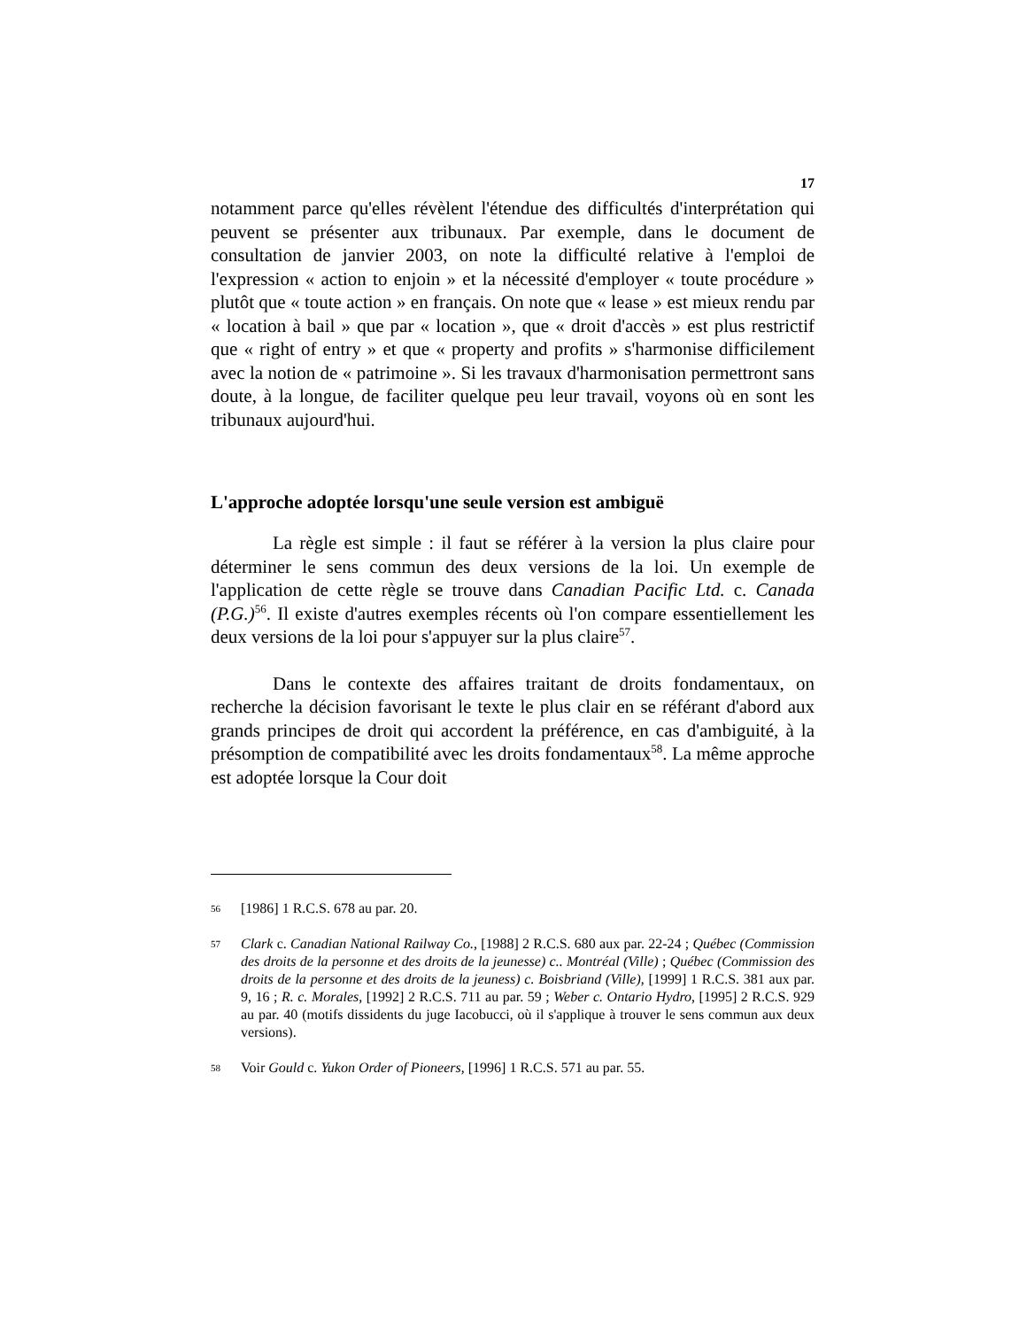17
notamment parce qu'elles révèlent l'étendue des difficultés d'interprétation qui peuvent se présenter aux tribunaux. Par exemple, dans le document de consultation de janvier 2003, on note la difficulté relative à l'emploi de l'expression « action to enjoin » et la nécessité d'employer « toute procédure » plutôt que « toute action » en français. On note que « lease » est mieux rendu par « location à bail » que par « location », que « droit d'accès » est plus restrictif que « right of entry » et que « property and profits » s'harmonise difficilement avec la notion de « patrimoine ». Si les travaux d'harmonisation permettront sans doute, à la longue, de faciliter quelque peu leur travail, voyons où en sont les tribunaux aujourd'hui.
L'approche adoptée lorsqu'une seule version est ambiguë
La règle est simple : il faut se référer à la version la plus claire pour déterminer le sens commun des deux versions de la loi. Un exemple de l'application de cette règle se trouve dans Canadian Pacific Ltd. c. Canada (P.G.)<sup>56</sup>. Il existe d'autres exemples récents où l'on compare essentiellement les deux versions de la loi pour s'appuyer sur la plus claire<sup>57</sup>.
Dans le contexte des affaires traitant de droits fondamentaux, on recherche la décision favorisant le texte le plus clair en se référant d'abord aux grands principes de droit qui accordent la préférence, en cas d'ambiguité, à la présomption de compatibilité avec les droits fondamentaux<sup>58</sup>. La même approche est adoptée lorsque la Cour doit
56 [1986] 1 R.C.S. 678 au par. 20.
57 Clark c. Canadian National Railway Co., [1988] 2 R.C.S. 680 aux par. 22-24 ; Québec (Commission des droits de la personne et des droits de la jeunesse) c.. Montréal (Ville) ; Québec (Commission des droits de la personne et des droits de la jeuness) c. Boisbriand (Ville), [1999] 1 R.C.S. 381 aux par. 9, 16 ; R. c. Morales, [1992] 2 R.C.S. 711 au par. 59 ; Weber c. Ontario Hydro, [1995] 2 R.C.S. 929 au par. 40 (motifs dissidents du juge Iacobucci, où il s'applique à trouver le sens commun aux deux versions).
58 Voir Gould c. Yukon Order of Pioneers, [1996] 1 R.C.S. 571 au par. 55.